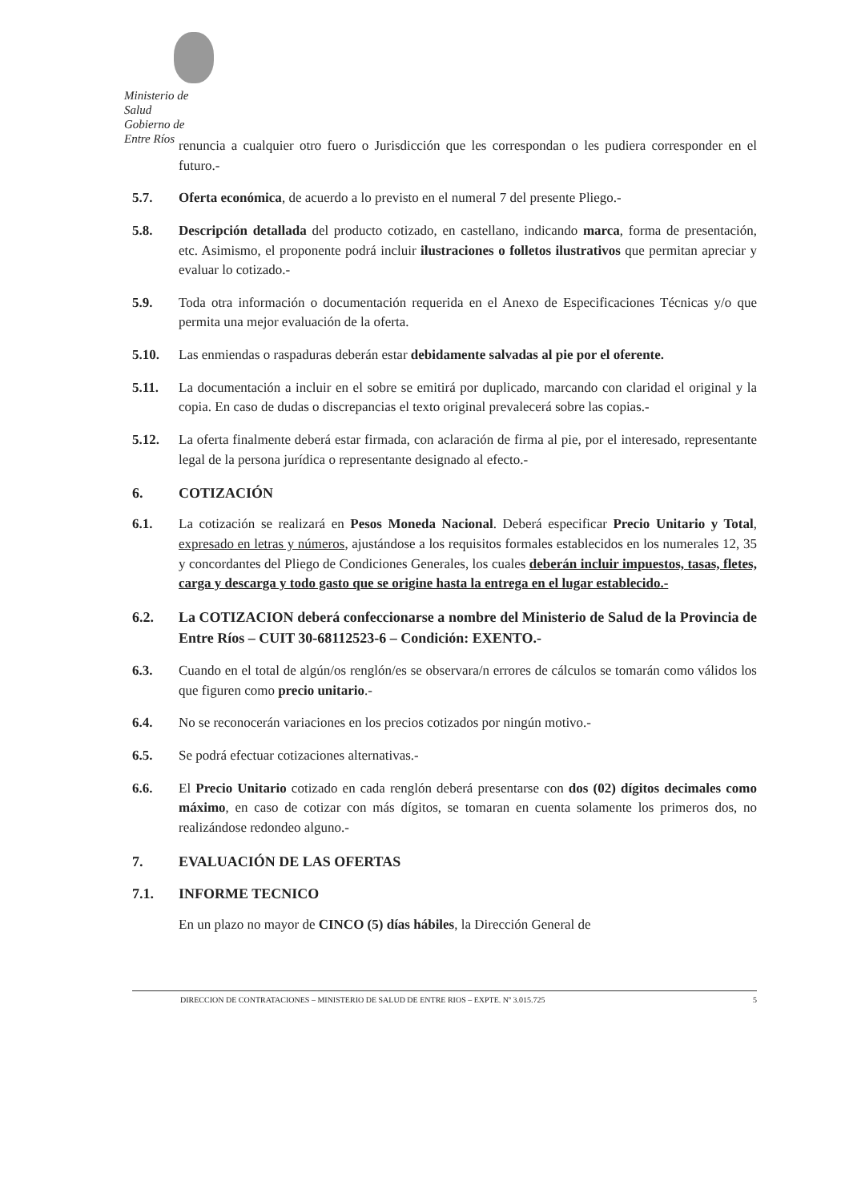Ministerio de Salud
Gobierno de Entre Ríos
renuncia a cualquier otro fuero o Jurisdicción que les correspondan o les pudiera corresponder en el futuro.-
5.7. Oferta económica, de acuerdo a lo previsto en el numeral 7 del presente Pliego.-
5.8. Descripción detallada del producto cotizado, en castellano, indicando marca, forma de presentación, etc. Asimismo, el proponente podrá incluir ilustraciones o folletos ilustrativos que permitan apreciar y evaluar lo cotizado.-
5.9. Toda otra información o documentación requerida en el Anexo de Especificaciones Técnicas y/o que permita una mejor evaluación de la oferta.
5.10. Las enmiendas o raspaduras deberán estar debidamente salvadas al pie por el oferente.
5.11. La documentación a incluir en el sobre se emitirá por duplicado, marcando con claridad el original y la copia. En caso de dudas o discrepancias el texto original prevalecerá sobre las copias.-
5.12. La oferta finalmente deberá estar firmada, con aclaración de firma al pie, por el interesado, representante legal de la persona jurídica o representante designado al efecto.-
6. COTIZACIÓN
6.1. La cotización se realizará en Pesos Moneda Nacional. Deberá especificar Precio Unitario y Total, expresado en letras y números, ajustándose a los requisitos formales establecidos en los numerales 12, 35 y concordantes del Pliego de Condiciones Generales, los cuales deberán incluir impuestos, tasas, fletes, carga y descarga y todo gasto que se origine hasta la entrega en el lugar establecido.-
6.2. La COTIZACION deberá confeccionarse a nombre del Ministerio de Salud de la Provincia de Entre Ríos – CUIT 30-68112523-6 – Condición: EXENTO.-
6.3. Cuando en el total de algún/os renglón/es se observara/n errores de cálculos se tomarán como válidos los que figuren como precio unitario.-
6.4. No se reconocerán variaciones en los precios cotizados por ningún motivo.-
6.5. Se podrá efectuar cotizaciones alternativas.-
6.6. El Precio Unitario cotizado en cada renglón deberá presentarse con dos (02) dígitos decimales como máximo, en caso de cotizar con más dígitos, se tomaran en cuenta solamente los primeros dos, no realizándose redondeo alguno.-
7. EVALUACIÓN DE LAS OFERTAS
7.1. INFORME TECNICO
En un plazo no mayor de CINCO (5) días hábiles, la Dirección General de
DIRECCION DE CONTRATACIONES – MINISTERIO DE SALUD DE ENTRE RIOS – EXPTE. Nº 3.015.725 5